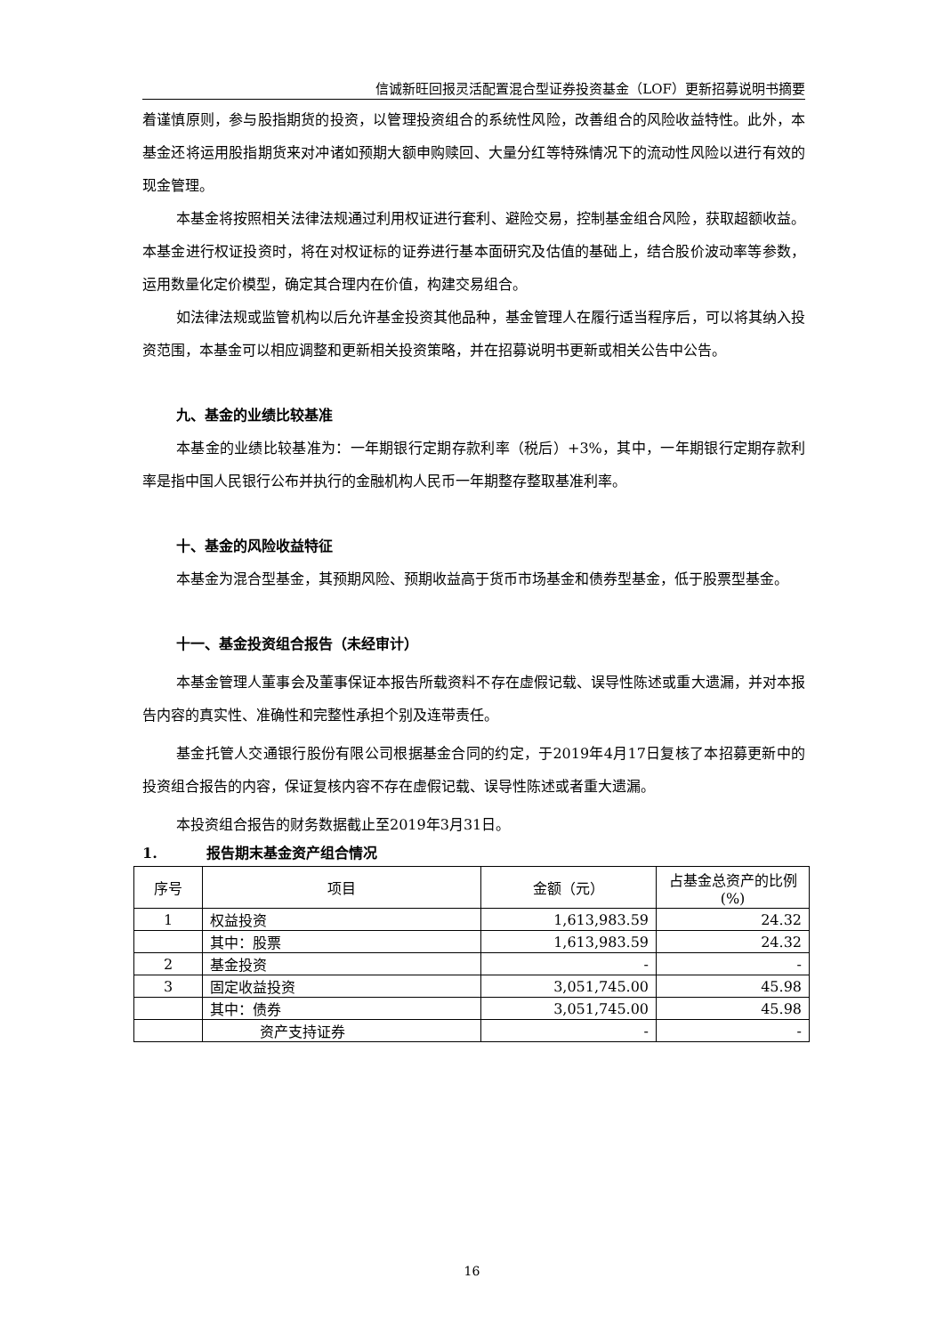信诚新旺回报灵活配置混合型证券投资基金（LOF）更新招募说明书摘要
着谨慎原则，参与股指期货的投资，以管理投资组合的系统性风险，改善组合的风险收益特性。此外，本基金还将运用股指期货来对冲诸如预期大额申购赎回、大量分红等特殊情况下的流动性风险以进行有效的现金管理。
本基金将按照相关法律法规通过利用权证进行套利、避险交易，控制基金组合风险，获取超额收益。本基金进行权证投资时，将在对权证标的证券进行基本面研究及估值的基础上，结合股价波动率等参数，运用数量化定价模型，确定其合理内在价值，构建交易组合。
如法律法规或监管机构以后允许基金投资其他品种，基金管理人在履行适当程序后，可以将其纳入投资范围，本基金可以相应调整和更新相关投资策略，并在招募说明书更新或相关公告中公告。
九、基金的业绩比较基准
本基金的业绩比较基准为：一年期银行定期存款利率（税后）+3%，其中，一年期银行定期存款利率是指中国人民银行公布并执行的金融机构人民币一年期整存整取基准利率。
十、基金的风险收益特征
本基金为混合型基金，其预期风险、预期收益高于货币市场基金和债券型基金，低于股票型基金。
十一、基金投资组合报告（未经审计）
本基金管理人董事会及董事保证本报告所载资料不存在虚假记载、误导性陈述或重大遗漏，并对本报告内容的真实性、准确性和完整性承担个别及连带责任。
基金托管人交通银行股份有限公司根据基金合同的约定，于2019年4月17日复核了本招募更新中的投资组合报告的内容，保证复核内容不存在虚假记载、误导性陈述或者重大遗漏。
本投资组合报告的财务数据截止至2019年3月31日。
1. 报告期末基金资产组合情况
| 序号 | 项目 | 金额（元） | 占基金总资产的比例(%) |
| --- | --- | --- | --- |
| 1 | 权益投资 | 1,613,983.59 | 24.32 |
| | 其中：股票 | 1,613,983.59 | 24.32 |
| 2 | 基金投资 | - | - |
| 3 | 固定收益投资 | 3,051,745.00 | 45.98 |
| | 其中：债券 | 3,051,745.00 | 45.98 |
| | 资产支持证券 | - | - |
16